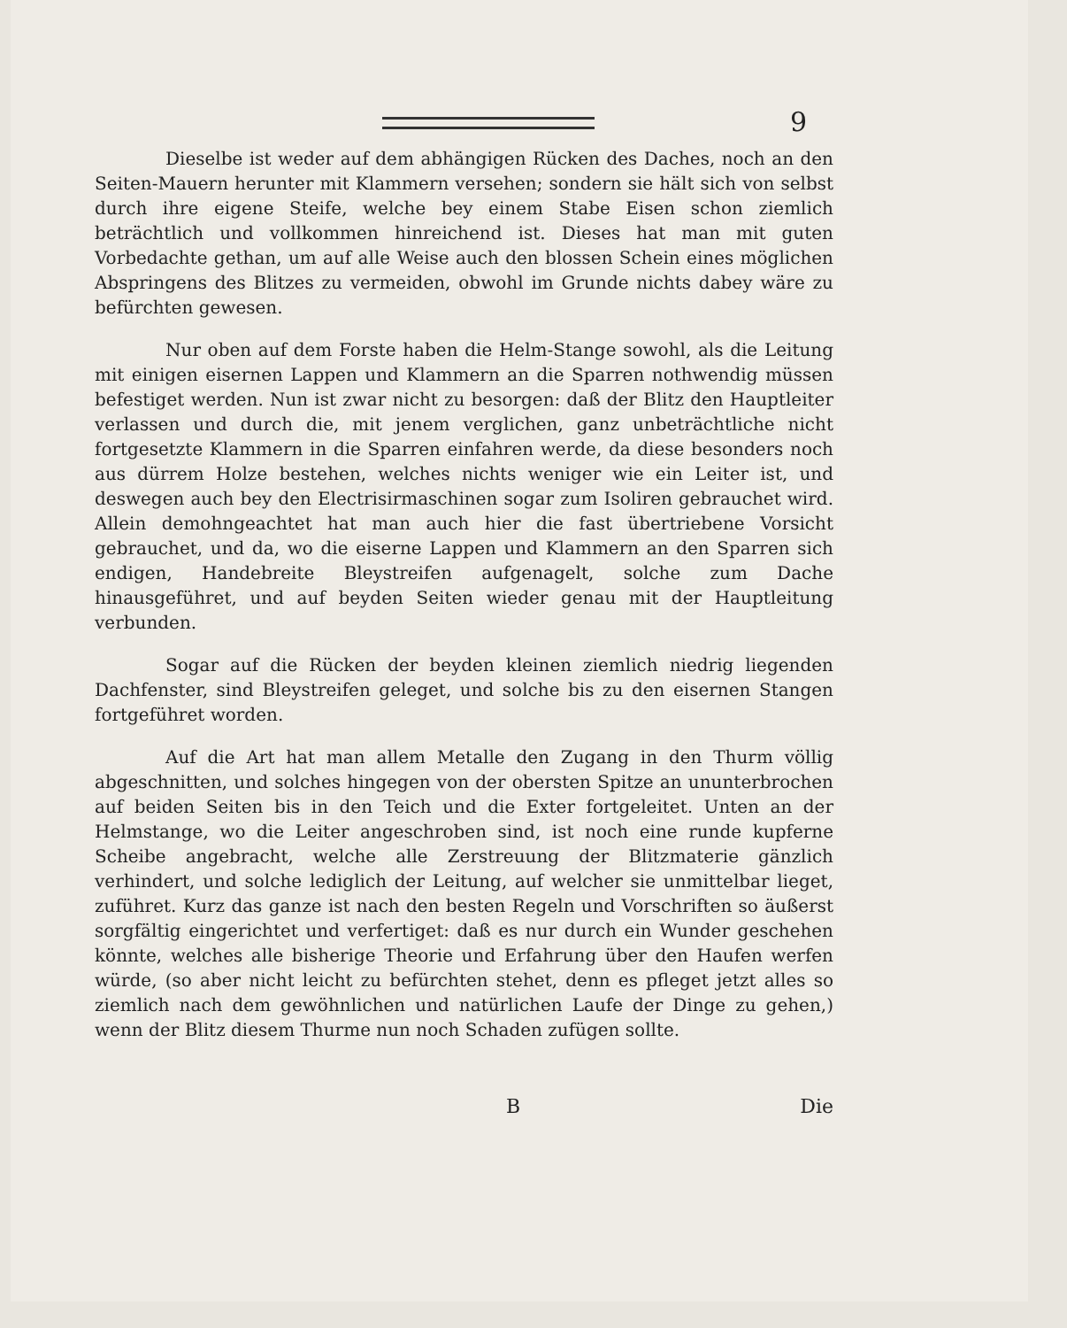9
Dieselbe ist weder auf dem abhängigen Rücken des Daches, noch an den Seiten-Mauern herunter mit Klammern versehen; sondern sie hält sich von selbst durch ihre eigene Steife, welche bey einem Stabe Eisen schon ziemlich beträchtlich und vollkommen hinreichend ist. Dieses hat man mit guten Vorbedachte gethan, um auf alle Weise auch den blossen Schein eines möglichen Abspringens des Blitzes zu vermeiden, obwohl im Grunde nichts dabey wäre zu befürchten gewesen.
Nur oben auf dem Forste haben die Helm-Stange sowohl, als die Leitung mit einigen eisernen Lappen und Klammern an die Sparren nothwendig müssen befestiget werden. Nun ist zwar nicht zu besorgen: daß der Blitz den Hauptleiter verlassen und durch die, mit jenem verglichen, ganz unbeträchtliche nicht fortgesetzte Klammern in die Sparren einfahren werde, da diese besonders noch aus dürrem Holze bestehen, welches nichts weniger wie ein Leiter ist, und deswegen auch bey den Electrisirmaschinen sogar zum Isoliren gebrauchet wird. Allein demohngeachtet hat man auch hier die fast übertriebene Vorsicht gebrauchet, und da, wo die eiserne Lappen und Klammern an den Sparren sich endigen, Handebreite Bleystreifen aufgenagelt, solche zum Dache hinausgeführet, und auf beyden Seiten wieder genau mit der Hauptleitung verbunden.
Sogar auf die Rücken der beyden kleinen ziemlich niedrig liegenden Dachfenster, sind Bleystreifen geleget, und solche bis zu den eisernen Stangen fortgeführet worden.
Auf die Art hat man allem Metalle den Zugang in den Thurm völlig abgeschnitten, und solches hingegen von der obersten Spitze an ununterbrochen auf beiden Seiten bis in den Teich und die Exter fortgeleitet. Unten an der Helmstange, wo die Leiter angeschroben sind, ist noch eine runde kupferne Scheibe angebracht, welche alle Zerstreuung der Blitzmaterie gänzlich verhindert, und solche lediglich der Leitung, auf welcher sie unmittelbar lieget, zuführet. Kurz das ganze ist nach den besten Regeln und Vorschriften so äußerst sorgfältig eingerichtet und verfertiget: daß es nur durch ein Wunder geschehen könnte, welches alle bisherige Theorie und Erfahrung über den Haufen werfen würde, (so aber nicht leicht zu befürchten stehet, denn es pfleget jetzt alles so ziemlich nach dem gewöhnlichen und natürlichen Laufe der Dinge zu gehen,) wenn der Blitz diesem Thurme nun noch Schaden zufügen sollte.
B Die